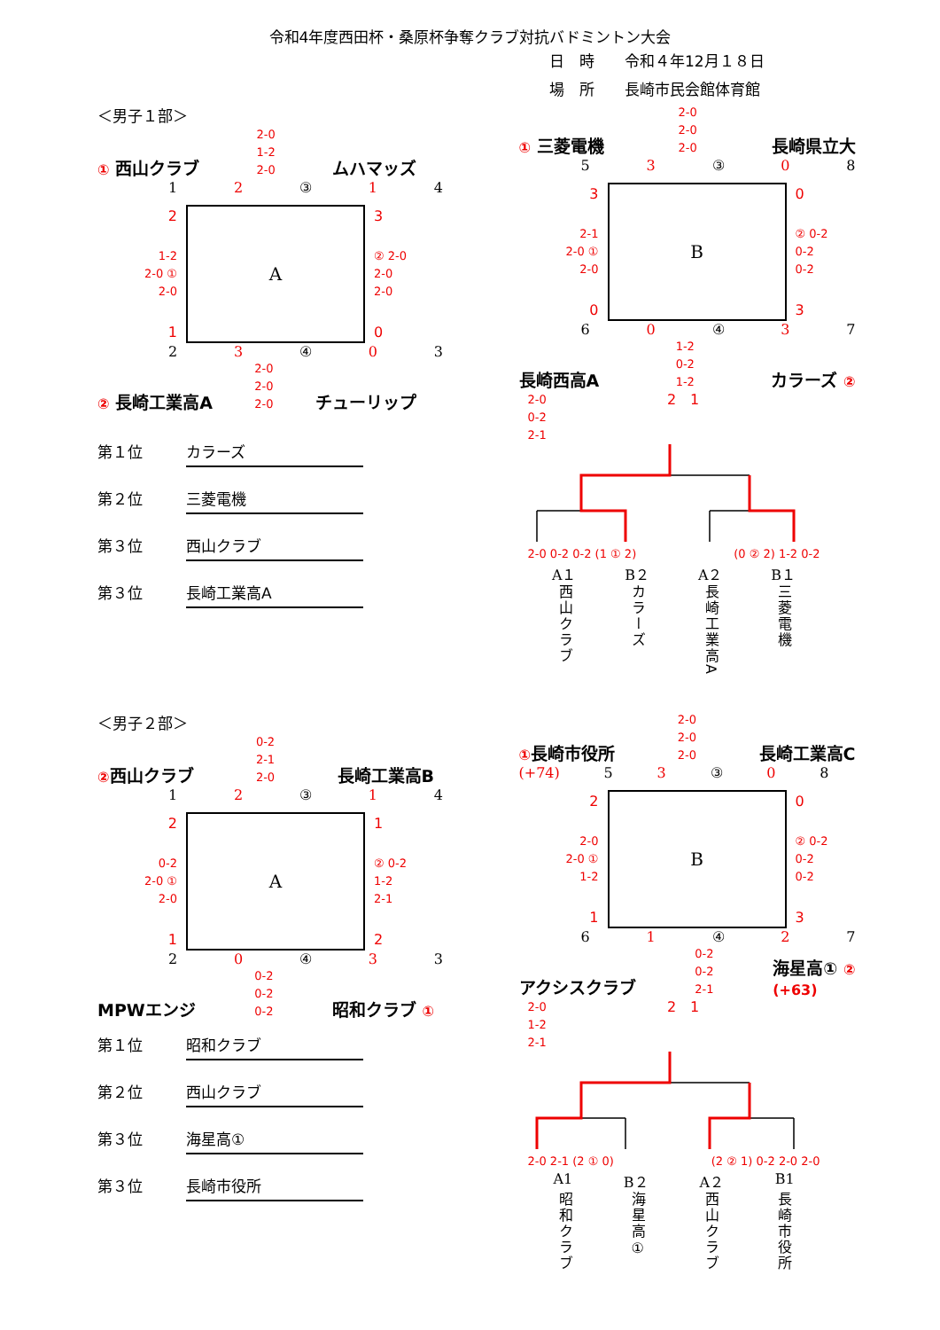令和4年度西田杯・桑原杯争奪クラブ対抗バドミントン大会
日　時　　令和４年12月１８日
場　所　　長崎市民会館体育館
＜男子１部＞
① 西山クラブ 2-0
1-2
2-0 ムハマッズ
1 2 ③ 1 4
2
1-2
2-0 ①
2-0
1
A
3
② 2-0
2-0
2-0
0
2 3 ④ 0 3
② 長崎工業高A 2-0
2-0
2-0 チューリップ
第１位 カラーズ
第２位 三菱電機
第３位 西山クラブ
第３位 長崎工業高A
① 三菱電機 2-0
2-0
2-0 長崎県立大
5 3 ③ 0 8
3
2-1
2-0 ①
2-0
0
B
0
② 0-2
0-2
0-2
3
6 0 ④ 3 7
長崎西高A 1-2
0-2
1-2 カラーズ ②
2-0
0-2
2-1 2　1
2-0 0-2 0-2 (1 ① 2) (0 ② 2) 1-2 0-2
A１ B２ A２ B１
西山クラブ カラーズ 長崎工業高A 三菱電機
＜男子２部＞
②西山クラブ 0-2
2-1
2-0 長崎工業高B
1 2 ③ 1 4
2
0-2
2-0 ①
2-0
1
A
1
② 0-2
1-2
2-1
2
2 0 ④ 3 3
MPWエンジ 0-2
0-2
0-2 昭和クラブ ①
第１位 昭和クラブ
第２位 西山クラブ
第３位 海星高①
第３位 長崎市役所
①長崎市役所 2-0
2-0
2-0 長崎工業高C
(+74) 5 3 ③ 0 8
2
2-0
2-0 ①
1-2
1
B
0
② 0-2
0-2
0-2
3
6 1 ④ 2 7
アクシスクラブ 0-2
0-2
2-1 海星高① ②
(+63)
2-0
1-2
2-1 2　1
2-0 2-1 (2 ① 0) (2 ② 1) 0-2 2-0 2-0
A1 B２ A２ B1
昭和クラブ 海星高① 西山クラブ 長崎市役所